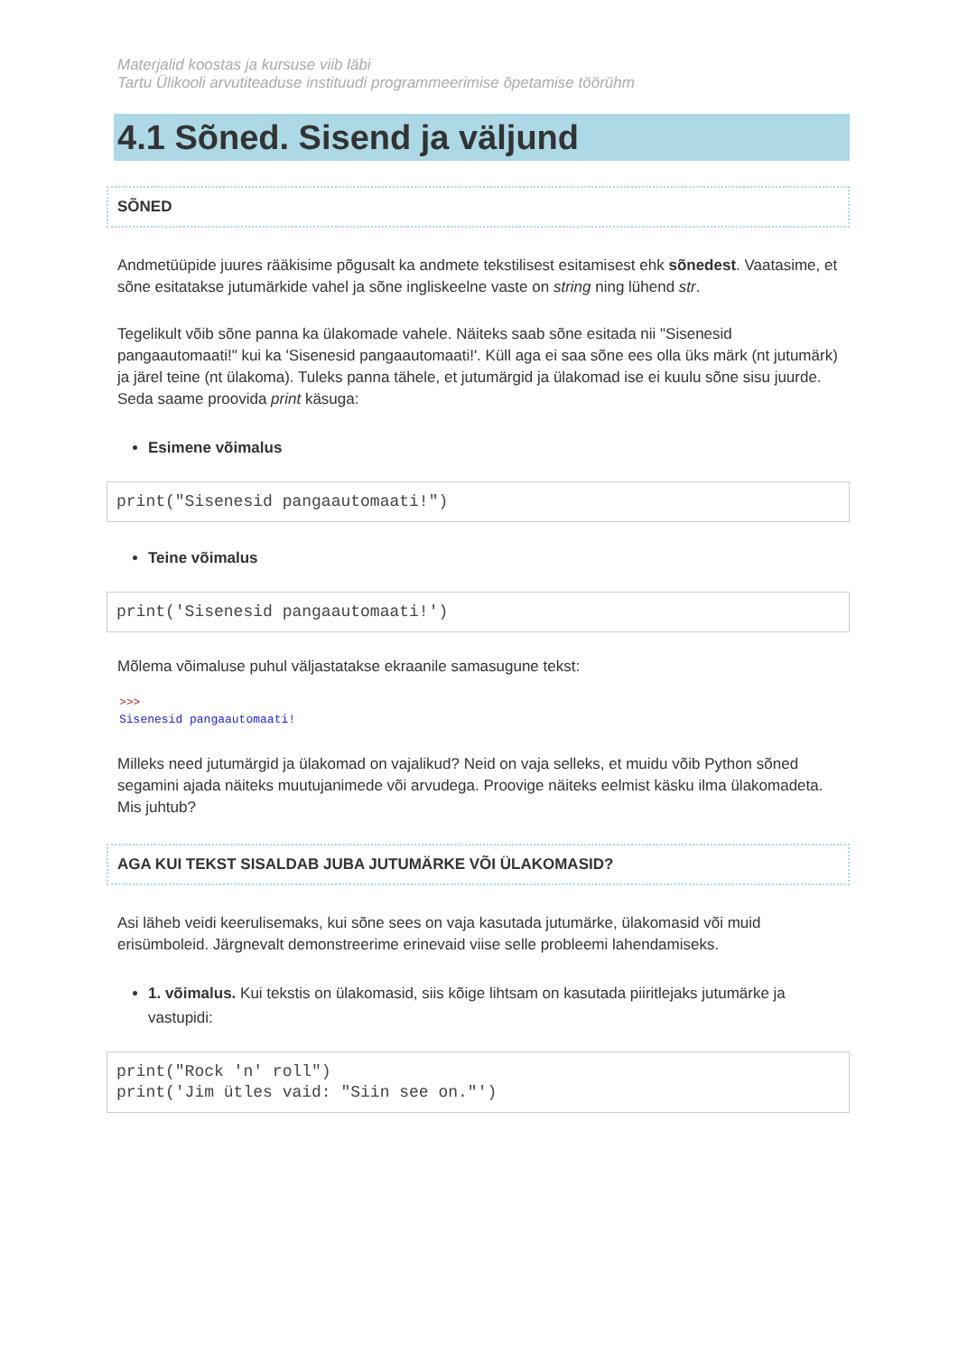Materjalid koostas ja kursuse viib läbi
Tartu Ülikooli arvutiteaduse instituudi programmeerimise õpetamise töörühm
4.1 Sõned. Sisend ja väljund
SÕNED
Andmetüüpide juures rääkisime põgusalt ka andmete tekstilisest esitamisest ehk sõnedest. Vaatasime, et sõne esitatakse jutumärkide vahel ja sõne ingliskeelne vaste on string ning lühend str.
Tegelikult võib sõne panna ka ülakomade vahele. Näiteks saab sõne esitada nii "Sisenesid pangaautomaati!" kui ka 'Sisenesid pangaautomaati!'. Küll aga ei saa sõne ees olla üks märk (nt jutumärk) ja järel teine (nt ülakoma). Tuleks panna tähele, et jutumärgid ja ülakomad ise ei kuulu sõne sisu juurde. Seda saame proovida print käsuga:
Esimene võimalus
print("Sisenesid pangaautomaati!")
Teine võimalus
print('Sisenesid pangaautomaati!')
Mõlema võimaluse puhul väljastatakse ekraanile samasugune tekst:
>>>
Sisenesid pangaautomaati!
Milleks need jutumärgid ja ülakomad on vajalikud? Neid on vaja selleks, et muidu võib Python sõned segamini ajada näiteks muutujanimede või arvudega. Proovige näiteks eelmist käsku ilma ülakomadeta. Mis juhtub?
AGA KUI TEKST SISALDAB JUBA JUTUMÄRKE VÕI ÜLAKOMASID?
Asi läheb veidi keerulisemaks, kui sõne sees on vaja kasutada jutumärke, ülakomasid või muid erisümboleid. Järgnevalt demonstreerime erinevaid viise selle probleemi lahendamiseks.
1. võimalus. Kui tekstis on ülakomasid, siis kõige lihtsam on kasutada piiritlejaks jutumärke ja vastupidi:
print("Rock 'n' roll")
print('Jim ütles vaid: "Siin see on."')